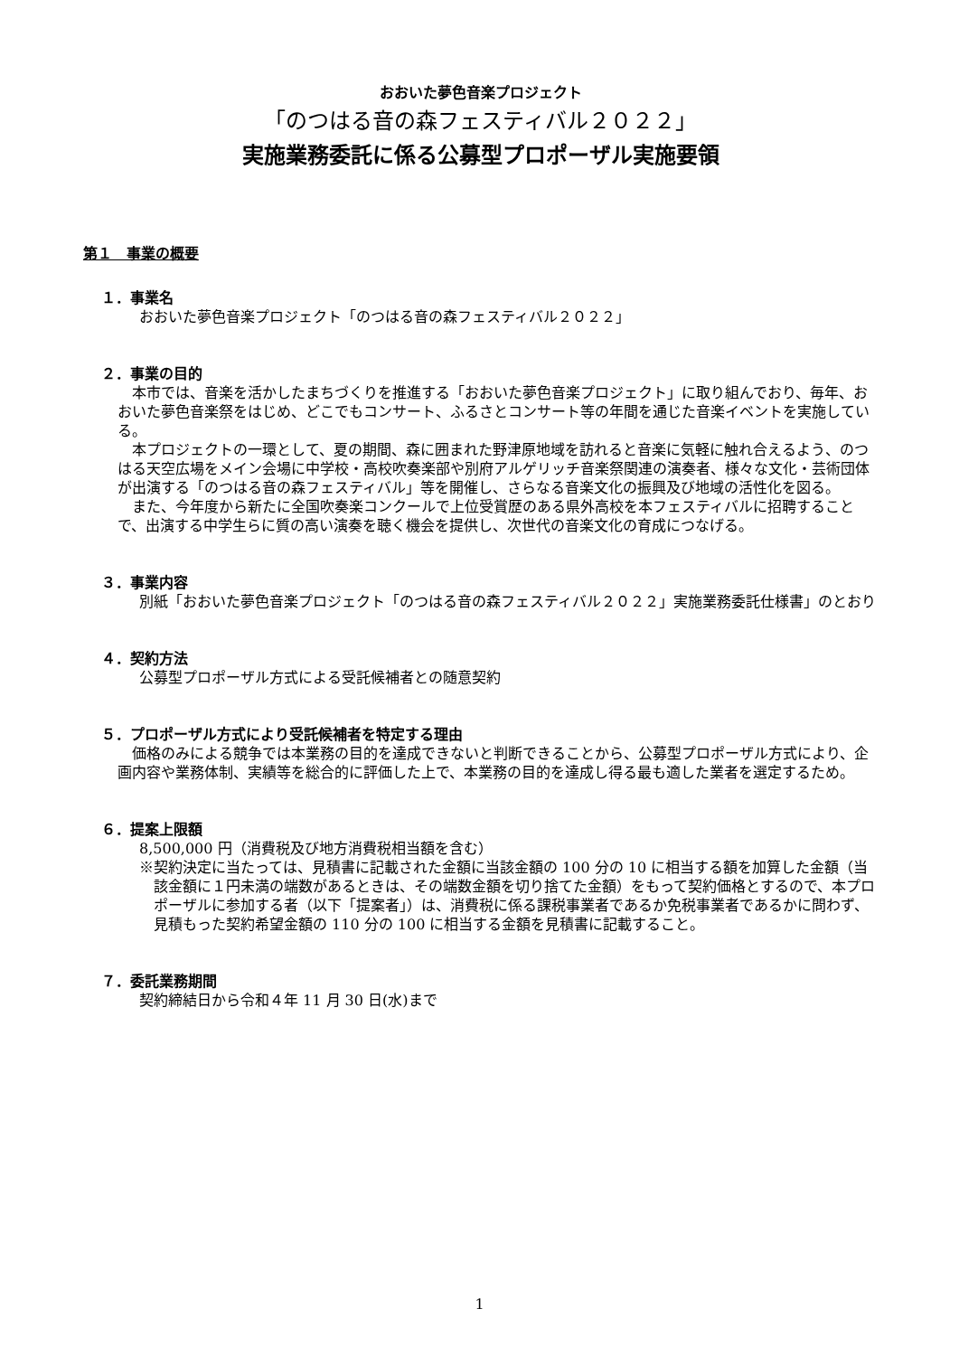おおいた夢色音楽プロジェクト
「のつはる音の森フェスティバル２０２２」
実施業務委託に係る公募型プロポーザル実施要領
第１　事業の概要
１．事業名
おおいた夢色音楽プロジェクト「のつはる音の森フェスティバル２０２２」
２．事業の目的
本市では、音楽を活かしたまちづくりを推進する「おおいた夢色音楽プロジェクト」に取り組んでおり、毎年、おおいた夢色音楽祭をはじめ、どこでもコンサート、ふるさとコンサート等の年間を通じた音楽イベントを実施している。
本プロジェクトの一環として、夏の期間、森に囲まれた野津原地域を訪れると音楽に気軽に触れ合えるよう、のつはる天空広場をメイン会場に中学校・高校吹奏楽部や別府アルゲリッチ音楽祭関連の演奏者、様々な文化・芸術団体が出演する「のつはる音の森フェスティバル」等を開催し、さらなる音楽文化の振興及び地域の活性化を図る。
また、今年度から新たに全国吹奏楽コンクールで上位受賞歴のある県外高校を本フェスティバルに招聘することで、出演する中学生らに質の高い演奏を聴く機会を提供し、次世代の音楽文化の育成につなげる。
３．事業内容
別紙「おおいた夢色音楽プロジェクト「のつはる音の森フェスティバル２０２２」実施業務委託仕様書」のとおり
４．契約方法
公募型プロポーザル方式による受託候補者との随意契約
５．プロポーザル方式により受託候補者を特定する理由
価格のみによる競争では本業務の目的を達成できないと判断できることから、公募型プロポーザル方式により、企画内容や業務体制、実績等を総合的に評価した上で、本業務の目的を達成し得る最も適した業者を選定するため。
６．提案上限額
8,500,000 円（消費税及び地方消費税相当額を含む）
※契約決定に当たっては、見積書に記載された金額に当該金額の 100 分の 10 に相当する額を加算した金額（当該金額に１円未満の端数があるときは、その端数金額を切り捨てた金額）をもって契約価格とするので、本プロポーザルに参加する者（以下「提案者」）は、消費税に係る課税事業者であるか免税事業者であるかに問わず、見積もった契約希望金額の 110 分の 100 に相当する金額を見積書に記載すること。
７．委託業務期間
契約締結日から令和４年 11 月 30 日(水)まで
1